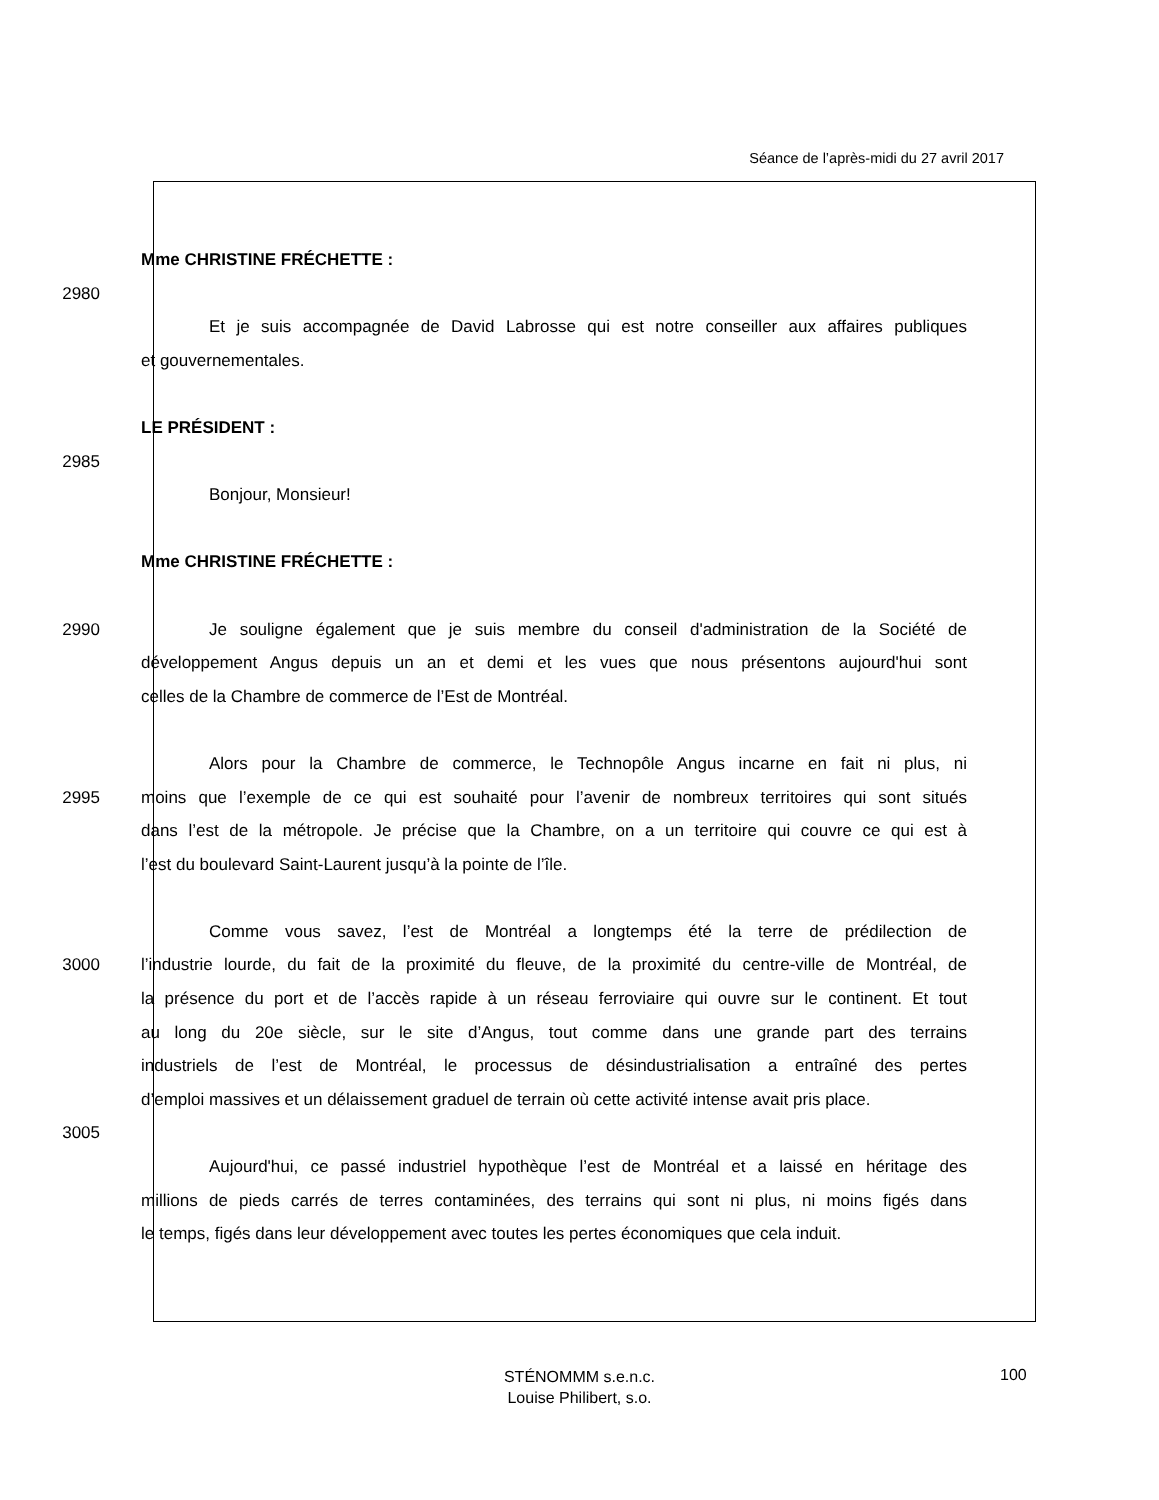Séance de l’après-midi du 27 avril 2017
Mme CHRISTINE FRÉCHETTE :
2980
Et je suis accompagnée de David Labrosse qui est notre conseiller aux affaires publiques
et gouvernementales.
LE PRÉSIDENT :
2985
Bonjour, Monsieur!
Mme CHRISTINE FRÉCHETTE :
2990 Je souligne également que je suis membre du conseil d'administration de la Société de
développement Angus depuis un an et demi et les vues que nous présentons aujourd'hui sont
celles de la Chambre de commerce de l’Est de Montréal.
Alors pour la Chambre de commerce, le Technopôle Angus incarne en fait ni plus, ni
2995 moins que l’exemple de ce qui est souhaité pour l’avenir de nombreux territoires qui sont situés
dans l’est de la métropole. Je précise que la Chambre, on a un territoire qui couvre ce qui est à
l’est du boulevard Saint-Laurent jusqu’à la pointe de l’île.
Comme vous savez, l’est de Montréal a longtemps été la terre de prédilection de
3000 l’industrie lourde, du fait de la proximité du fleuve, de la proximité du centre-ville de Montréal, de
la présence du port et de l’accès rapide à un réseau ferroviaire qui ouvre sur le continent. Et tout
au long du 20e siècle, sur le site d’Angus, tout comme dans une grande part des terrains
industriels de l’est de Montréal, le processus de désindustrialisation a entraîné des pertes
d’emploi massives et un délaissement graduel de terrain où cette activité intense avait pris place.
3005
Aujourd'hui, ce passé industriel hypothèque l’est de Montréal et a laissé en héritage des
millions de pieds carrés de terres contaminées, des terrains qui sont ni plus, ni moins figés dans
le temps, figés dans leur développement avec toutes les pertes économiques que cela induit.
STÉNOMMM s.e.n.c.
Louise Philibert, s.o.
100